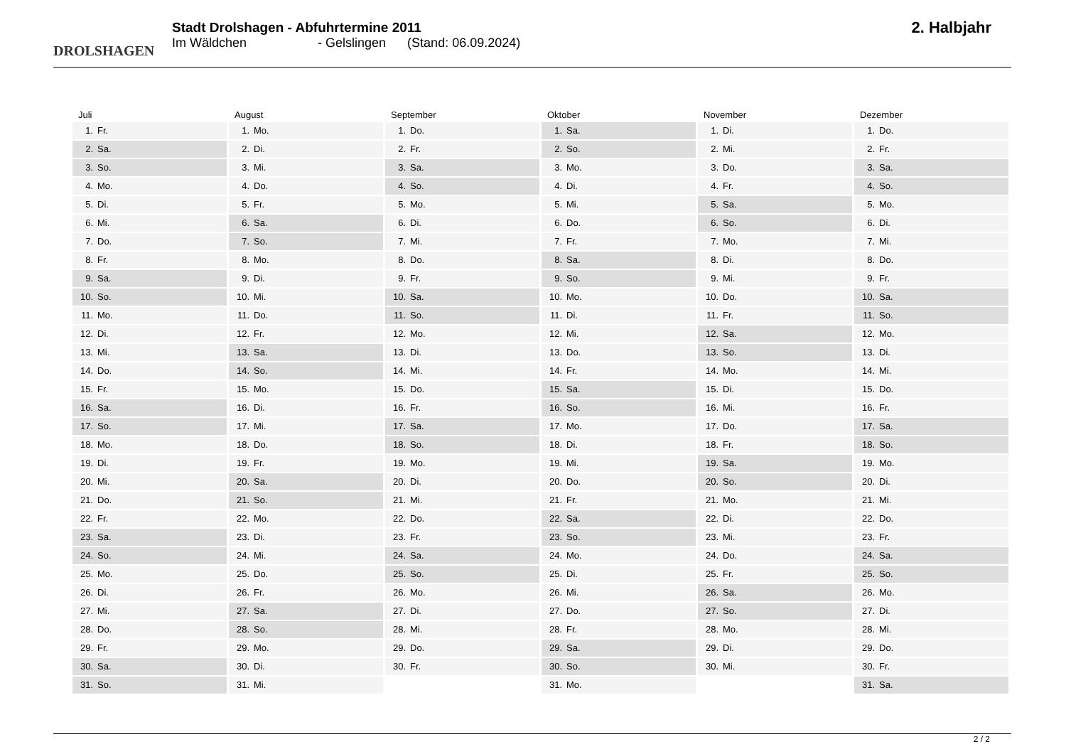DROLSHAGEN
Stadt Drolshagen - Abfuhrtermine 2011
Im Wäldchen - Gelslingen (Stand: 06.09.2024)
2. Halbjahr
Juli
1. Fr.
2. Sa.
3. So.
4. Mo.
5. Di.
6. Mi.
7. Do.
8. Fr.
9. Sa.
10. So.
11. Mo.
12. Di.
13. Mi.
14. Do.
15. Fr.
16. Sa.
17. So.
18. Mo.
19. Di.
20. Mi.
21. Do.
22. Fr.
23. Sa.
24. So.
25. Mo.
26. Di.
27. Mi.
28. Do.
29. Fr.
30. Sa.
31. So.
August
1. Mo.
2. Di.
3. Mi.
4. Do.
5. Fr.
6. Sa.
7. So.
8. Mo.
9. Di.
10. Mi.
11. Do.
12. Fr.
13. Sa.
14. So.
15. Mo.
16. Di.
17. Mi.
18. Do.
19. Fr.
20. Sa.
21. So.
22. Mo.
23. Di.
24. Mi.
25. Do.
26. Fr.
27. Sa.
28. So.
29. Mo.
30. Di.
31. Mi.
September
1. Do.
2. Fr.
3. Sa.
4. So.
5. Mo.
6. Di.
7. Mi.
8. Do.
9. Fr.
10. Sa.
11. So.
12. Mo.
13. Di.
14. Mi.
15. Do.
16. Fr.
17. Sa.
18. So.
19. Mo.
20. Di.
21. Mi.
22. Do.
23. Fr.
24. Sa.
25. So.
26. Mo.
27. Di.
28. Mi.
29. Do.
30. Fr.
Oktober
1. Sa.
2. So.
3. Mo.
4. Di.
5. Mi.
6. Do.
7. Fr.
8. Sa.
9. So.
10. Mo.
11. Di.
12. Mi.
13. Do.
14. Fr.
15. Sa.
16. So.
17. Mo.
18. Di.
19. Mi.
20. Do.
21. Fr.
22. Sa.
23. So.
24. Mo.
25. Di.
26. Mi.
27. Do.
28. Fr.
29. Sa.
30. So.
31. Mo.
November
1. Di.
2. Mi.
3. Do.
4. Fr.
5. Sa.
6. So.
7. Mo.
8. Di.
9. Mi.
10. Do.
11. Fr.
12. Sa.
13. So.
14. Mo.
15. Di.
16. Mi.
17. Do.
18. Fr.
19. Sa.
20. So.
21. Mo.
22. Di.
23. Mi.
24. Do.
25. Fr.
26. Sa.
27. So.
28. Mo.
29. Di.
30. Mi.
Dezember
1. Do.
2. Fr.
3. Sa.
4. So.
5. Mo.
6. Di.
7. Mi.
8. Do.
9. Fr.
10. Sa.
11. So.
12. Mo.
13. Di.
14. Mi.
15. Do.
16. Fr.
17. Sa.
18. So.
19. Mo.
20. Di.
21. Mi.
22. Do.
23. Fr.
24. Sa.
25. So.
26. Mo.
27. Di.
28. Mi.
29. Do.
30. Fr.
31. Sa.
2 / 2